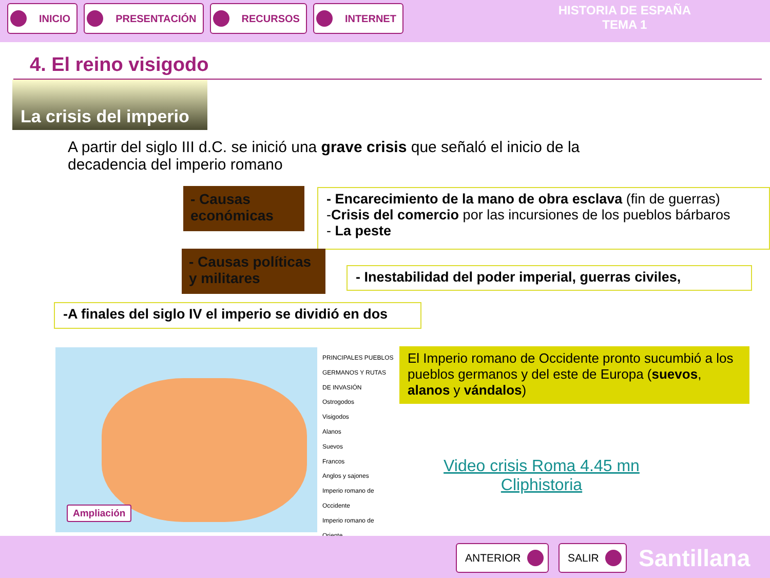INICIO PRESENTACIÓN RECURSOS INTERNET
HISTORIA DE ESPAÑA
TEMA 1
4. El reino visigodo
La crisis del imperio
A partir del siglo III d.C. se inició una grave crisis que señaló el inicio de la decadencia del imperio romano
- Causas económicas
- Encarecimiento de la mano de obra esclava (fin de guerras)
-Crisis del comercio por las incursiones de los pueblos bárbaros
- La peste
- Causas políticas y militares
- Inestabilidad del poder imperial, guerras civiles,
-A finales del siglo IV el imperio se dividió en dos
Ampliación
PRINCIPALES PUEBLOS GERMANOS Y RUTAS DE INVASIÓN
Ostrogodos
Visigodos
Alanos
Suevos
Francos
Anglos y sajones
Imperio romano de Occidente
Imperio romano de Oriente
El Imperio romano de Occidente pronto sucumbió a los pueblos germanos y del este de Europa (suevos, alanos y vándalos)
Video crisis Roma 4.45 mn
Cliphistoria
ANTERIOR SALIR Santillana